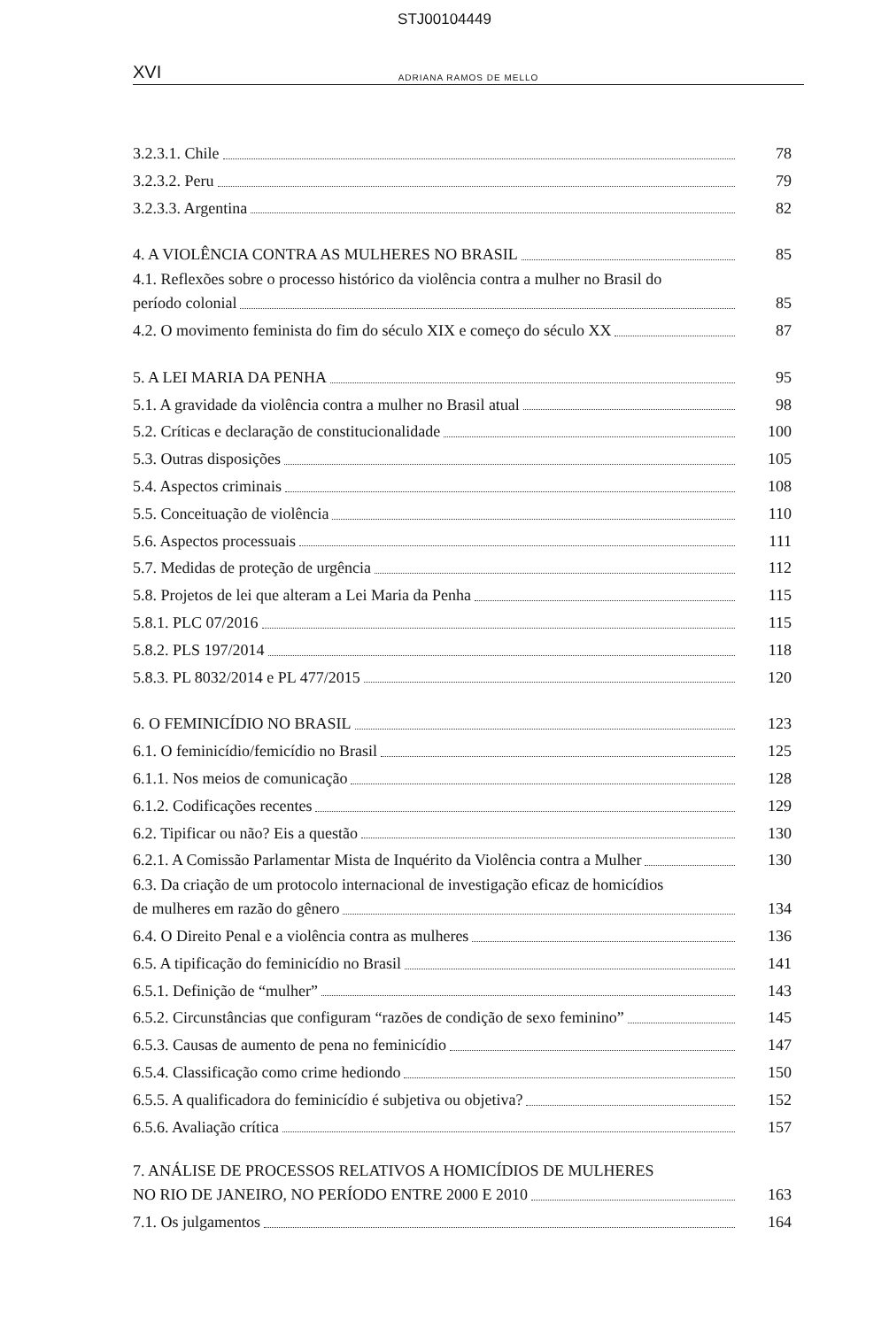STJ00104449
XVI ADRIANA RAMOS DE MELLO
3.2.3.1. Chile 78
3.2.3.2. Peru 79
3.2.3.3. Argentina 82
4. A VIOLÊNCIA CONTRA AS MULHERES NO BRASIL 85
4.1. Reflexões sobre o processo histórico da violência contra a mulher no Brasil do
período colonial 85
4.2. O movimento feminista do fim do século XIX e começo do século XX 87
5. A LEI MARIA DA PENHA 95
5.1. A gravidade da violência contra a mulher no Brasil atual 98
5.2. Críticas e declaração de constitucionalidade 100
5.3. Outras disposições 105
5.4. Aspectos criminais 108
5.5. Conceituação de violência 110
5.6. Aspectos processuais 111
5.7. Medidas de proteção de urgência 112
5.8. Projetos de lei que alteram a Lei Maria da Penha 115
5.8.1. PLC 07/2016 115
5.8.2. PLS 197/2014 118
5.8.3. PL 8032/2014 e PL 477/2015 120
6. O FEMINICÍDIO NO BRASIL 123
6.1. O feminicídio/femicídio no Brasil 125
6.1.1. Nos meios de comunicação 128
6.1.2. Codificações recentes 129
6.2. Tipificar ou não? Eis a questão 130
6.2.1. A Comissão Parlamentar Mista de Inquérito da Violência contra a Mulher 130
6.3. Da criação de um protocolo internacional de investigação eficaz de homicídios
de mulheres em razão do gênero 134
6.4. O Direito Penal e a violência contra as mulheres 136
6.5. A tipificação do feminicídio no Brasil 141
6.5.1. Definição de “mulher” 143
6.5.2. Circunstâncias que configuram “razões de condição de sexo feminino” 145
6.5.3. Causas de aumento de pena no feminicídio 147
6.5.4. Classificação como crime hediondo 150
6.5.5. A qualificadora do feminicídio é subjetiva ou objetiva? 152
6.5.6. Avaliação crítica 157
7. ANÁLISE DE PROCESSOS RELATIVOS A HOMICÍDIOS DE MULHERES
NO RIO DE JANEIRO, NO PERÍODO ENTRE 2000 E 2010 163
7.1. Os julgamentos 164